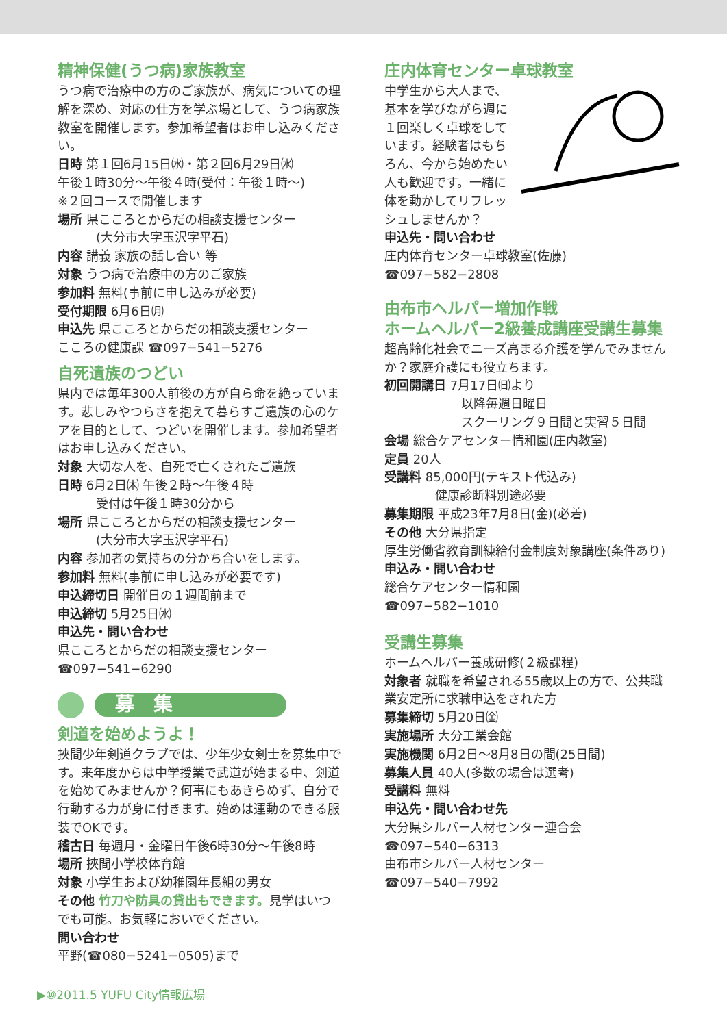精神保健(うつ病)家族教室
うつ病で治療中の方のご家族が、病気についての理解を深め、対応の仕方を学ぶ場として、うつ病家族教室を開催します。参加希望者はお申し込みください。
日時 第１回6月15日㈬・第２回6月29日㈬
午後１時30分～午後４時(受付：午後１時～)
※２回コースで開催します
場所 県こころとからだの相談支援センター
(大分市大字玉沢字平石)
内容 講義 家族の話し合い 等
対象 うつ病で治療中の方のご家族
参加料 無料(事前に申し込みが必要)
受付期限 6月6日㈪
申込先 県こころとからだの相談支援センター
こころの健康課 ☎097−541−5276
自死遺族のつどい
県内では毎年300人前後の方が自ら命を絶っています。悲しみやつらさを抱えて暮らすご遺族の心のケアを目的として、つどいを開催します。参加希望者はお申し込みください。
対象 大切な人を、自死で亡くされたご遺族
日時 6月2日㈭ 午後２時～午後４時
受付は午後１時30分から
場所 県こころとからだの相談支援センター
(大分市大字玉沢字平石)
内容 参加者の気持ちの分かち合いをします。
参加料 無料(事前に申し込みが必要です)
申込締切日 開催日の１週間前まで
申込締切 5月25日㈬
申込先・問い合わせ
県こころとからだの相談支援センター
☎097−541−6290
募　集
剣道を始めようよ！
挾間少年剣道クラブでは、少年少女剣士を募集中です。来年度からは中学授業で武道が始まる中、剣道を始めてみませんか？何事にもあきらめず、自分で行動する力が身に付きます。始めは運動のできる服装でOKです。
稽古日 毎週月・金曜日午後6時30分～午後8時
場所 挾間小学校体育館
対象 小学生および幼稚園年長組の男女
その他 竹刀や防具の貸出もできます。見学はいつでも可能。お気軽においでください。
問い合わせ
平野(☎080−5241−0505)まで
庄内体育センター卓球教室
中学生から大人まで、基本を学びながら週に１回楽しく卓球をしています。経験者はもちろん、今から始めたい人も歓迎です。一緒に体を動かしてリフレッシュしませんか？
申込先・問い合わせ
庄内体育センター卓球教室(佐藤)
☎097−582−2808
由布市ヘルパー増加作戦
ホームヘルパー2級養成講座受講生募集
超高齢化社会でニーズ高まる介護を学んでみませんか？家庭介護にも役立ちます。
初回開講日 7月17日㈰より
以降毎週日曜日
スクーリング９日間と実習５日間
会場 総合ケアセンター情和園(庄内教室)
定員 20人
受講料 85,000円(テキスト代込み)
健康診断料別途必要
募集期限 平成23年7月8日(金)(必着)
その他 大分県指定
厚生労働省教育訓練給付金制度対象講座(条件あり)
申込み・問い合わせ
総合ケアセンター情和園
☎097−582−1010
受講生募集
ホームヘルパー養成研修(２級課程)
対象者 就職を希望される55歳以上の方で、公共職業安定所に求職申込をされた方
募集締切 5月20日㈮
実施場所 大分工業会館
実施機関 6月2日～8月8日の間(25日間)
募集人員 40人(多数の場合は選考)
受講料 無料
申込先・問い合わせ先
大分県シルバー人材センター連合会
☎097−540−6313
由布市シルバー人材センター
☎097−540−7992
▶⑩2011.5 YUFU City情報広場